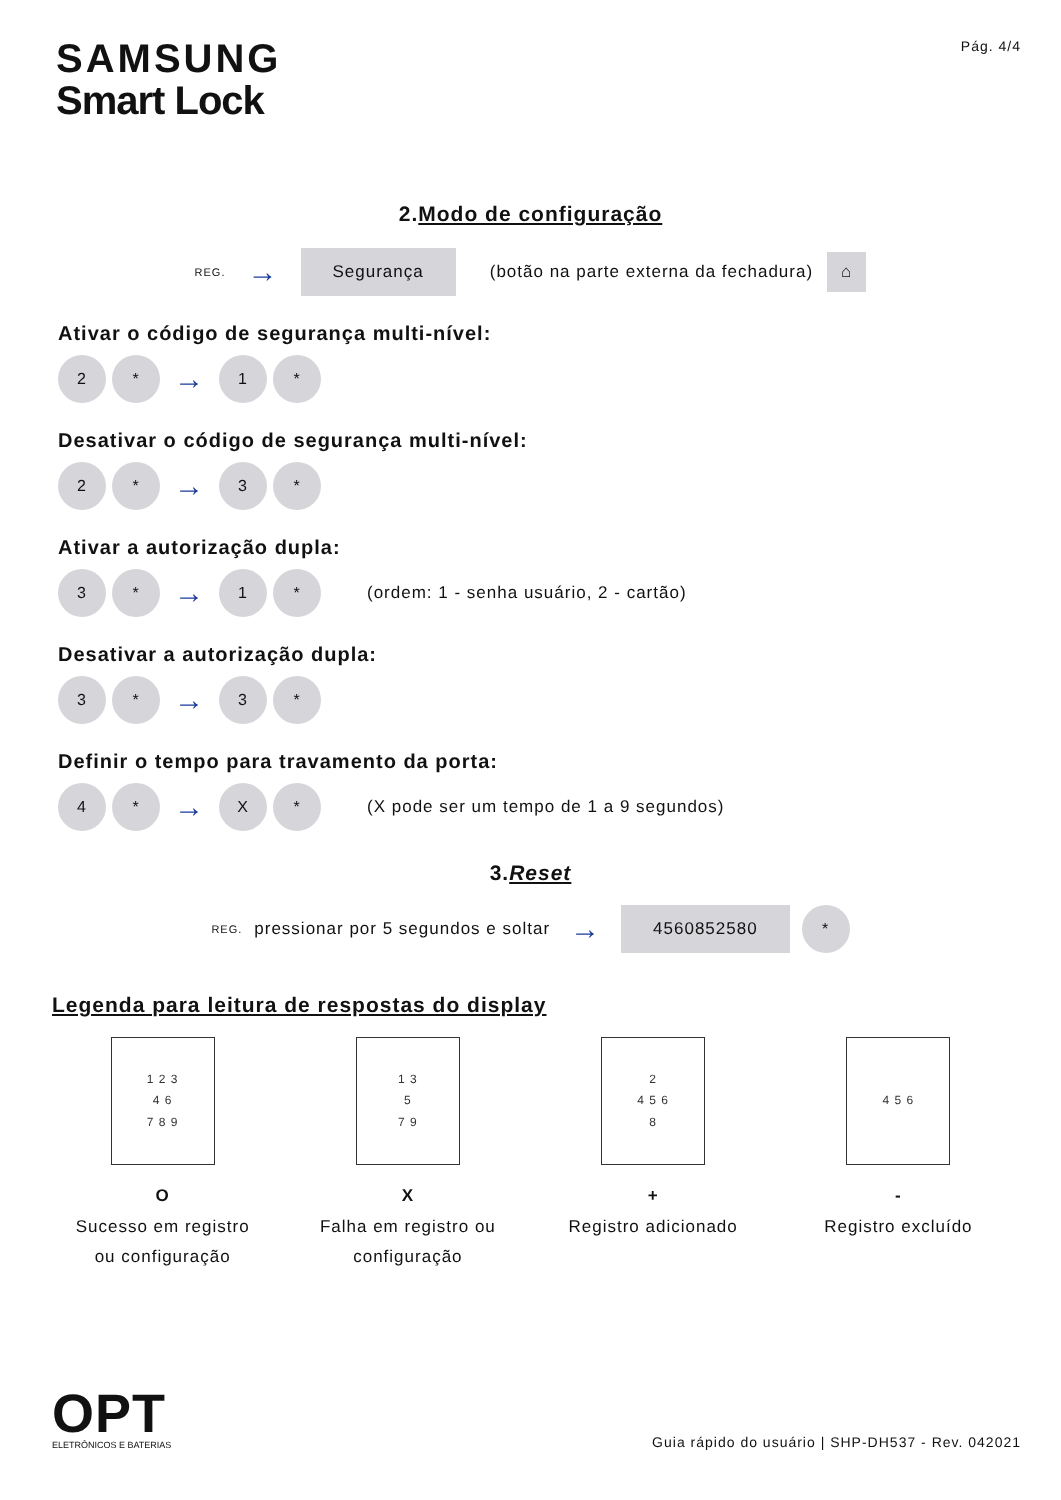SAMSUNG
Smart Lock
Pág. 4/4
2.Modo de configuração
REG. → Segurança (botão na parte externa da fechadura) ⌂
Ativar o código de segurança multi-nível:
2 * → 1 *
Desativar o código de segurança multi-nível:
2 * → 3 *
Ativar a autorização dupla:
3 * → 1 * (ordem: 1 - senha usuário, 2 - cartão)
Desativar a autorização dupla:
3 * → 3 *
Definir o tempo para travamento da porta:
4 * → X * (X pode ser um tempo de 1 a 9 segundos)
3.Reset
REG. pressionar por 5 segundos e soltar → 4560852580 *
Legenda para leitura de respostas do display
1 2 3
4 6
7 8 9
O
Sucesso em registro ou configuração
1 3
5
7 9
X
Falha em registro ou configuração
2
4 5 6
8
+
Registro adicionado
4 5 6
-
Registro excluído
OPT
ELETRÔNICOS E BATERIAS
Guia rápido do usuário | SHP-DH537 - Rev. 042021